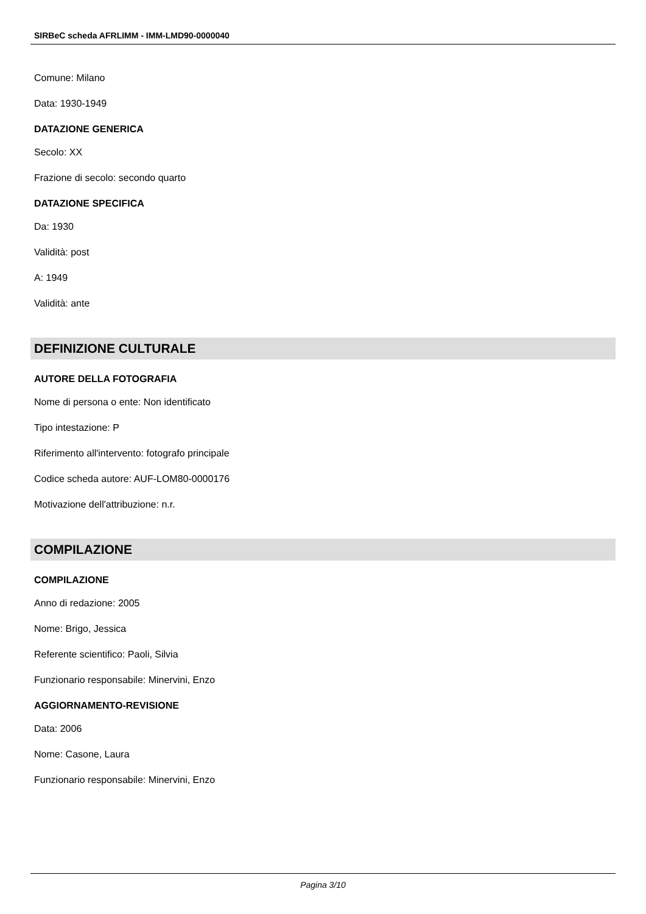SIRBeC scheda AFRLIMM - IMM-LMD90-0000040
Comune: Milano
Data: 1930-1949
DATAZIONE GENERICA
Secolo: XX
Frazione di secolo: secondo quarto
DATAZIONE SPECIFICA
Da: 1930
Validità: post
A: 1949
Validità: ante
DEFINIZIONE CULTURALE
AUTORE DELLA FOTOGRAFIA
Nome di persona o ente: Non identificato
Tipo intestazione: P
Riferimento all'intervento: fotografo principale
Codice scheda autore: AUF-LOM80-0000176
Motivazione dell'attribuzione: n.r.
COMPILAZIONE
COMPILAZIONE
Anno di redazione: 2005
Nome: Brigo, Jessica
Referente scientifico: Paoli, Silvia
Funzionario responsabile: Minervini, Enzo
AGGIORNAMENTO-REVISIONE
Data: 2006
Nome: Casone, Laura
Funzionario responsabile: Minervini, Enzo
Pagina 3/10